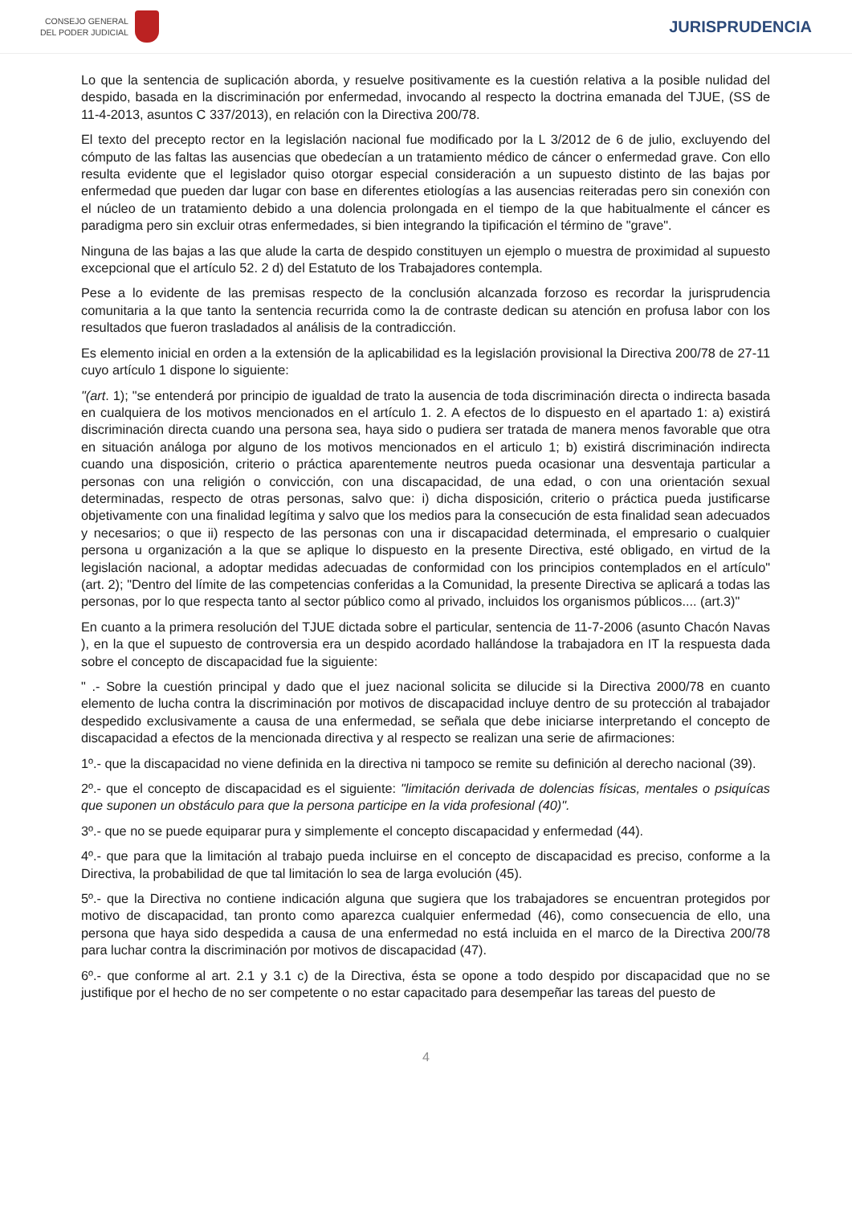CONSEJO GENERAL
DEL PODER JUDICIAL
JURISPRUDENCIA
Lo que la sentencia de suplicación aborda, y resuelve positivamente es la cuestión relativa a la posible nulidad del despido, basada en la discriminación por enfermedad, invocando al respecto la doctrina emanada del TJUE, (SS de 11-4-2013, asuntos C 337/2013), en relación con la Directiva 200/78.
El texto del precepto rector en la legislación nacional fue modificado por la L 3/2012 de 6 de julio, excluyendo del cómputo de las faltas las ausencias que obedecían a un tratamiento médico de cáncer o enfermedad grave. Con ello resulta evidente que el legislador quiso otorgar especial consideración a un supuesto distinto de las bajas por enfermedad que pueden dar lugar con base en diferentes etiologías a las ausencias reiteradas pero sin conexión con el núcleo de un tratamiento debido a una dolencia prolongada en el tiempo de la que habitualmente el cáncer es paradigma pero sin excluir otras enfermedades, si bien integrando la tipificación el término de "grave".
Ninguna de las bajas a las que alude la carta de despido constituyen un ejemplo o muestra de proximidad al supuesto excepcional que el artículo 52. 2 d) del Estatuto de los Trabajadores contempla.
Pese a lo evidente de las premisas respecto de la conclusión alcanzada forzoso es recordar la jurisprudencia comunitaria a la que tanto la sentencia recurrida como la de contraste dedican su atención en profusa labor con los resultados que fueron trasladados al análisis de la contradicción.
Es elemento inicial en orden a la extensión de la aplicabilidad es la legislación provisional la Directiva 200/78 de 27-11 cuyo artículo 1 dispone lo siguiente:
"(art. 1); "se entenderá por principio de igualdad de trato la ausencia de toda discriminación directa o indirecta basada en cualquiera de los motivos mencionados en el artículo 1. 2. A efectos de lo dispuesto en el apartado 1: a) existirá discriminación directa cuando una persona sea, haya sido o pudiera ser tratada de manera menos favorable que otra en situación análoga por alguno de los motivos mencionados en el articulo 1; b) existirá discriminación indirecta cuando una disposición, criterio o práctica aparentemente neutros pueda ocasionar una desventaja particular a personas con una religión o convicción, con una discapacidad, de una edad, o con una orientación sexual determinadas, respecto de otras personas, salvo que: i) dicha disposición, criterio o práctica pueda justificarse objetivamente con una finalidad legítima y salvo que los medios para la consecución de esta finalidad sean adecuados y necesarios; o que ii) respecto de las personas con una ir discapacidad determinada, el empresario o cualquier persona u organización a la que se aplique lo dispuesto en la presente Directiva, esté obligado, en virtud de la legislación nacional, a adoptar medidas adecuadas de conformidad con los principios contemplados en el artículo" (art. 2); "Dentro del límite de las competencias conferidas a la Comunidad, la presente Directiva se aplicará a todas las personas, por lo que respecta tanto al sector público como al privado, incluidos los organismos públicos.... (art.3)"
En cuanto a la primera resolución del TJUE dictada sobre el particular, sentencia de 11-7-2006 (asunto Chacón Navas ), en la que el supuesto de controversia era un despido acordado hallándose la trabajadora en IT la respuesta dada sobre el concepto de discapacidad fue la siguiente:
" .- Sobre la cuestión principal y dado que el juez nacional solicita se dilucide si la Directiva 2000/78 en cuanto elemento de lucha contra la discriminación por motivos de discapacidad incluye dentro de su protección al trabajador despedido exclusivamente a causa de una enfermedad, se señala que debe iniciarse interpretando el concepto de discapacidad a efectos de la mencionada directiva y al respecto se realizan una serie de afirmaciones:
1º.- que la discapacidad no viene definida en la directiva ni tampoco se remite su definición al derecho nacional (39).
2º.- que el concepto de discapacidad es el siguiente: "limitación derivada de dolencias físicas, mentales o psiquícas que suponen un obstáculo para que la persona participe en la vida profesional (40)".
3º.- que no se puede equiparar pura y simplemente el concepto discapacidad y enfermedad (44).
4º.- que para que la limitación al trabajo pueda incluirse en el concepto de discapacidad es preciso, conforme a la Directiva, la probabilidad de que tal limitación lo sea de larga evolución (45).
5º.- que la Directiva no contiene indicación alguna que sugiera que los trabajadores se encuentran protegidos por motivo de discapacidad, tan pronto como aparezca cualquier enfermedad (46), como consecuencia de ello, una persona que haya sido despedida a causa de una enfermedad no está incluida en el marco de la Directiva 200/78 para luchar contra la discriminación por motivos de discapacidad (47).
6º.- que conforme al art. 2.1 y 3.1 c) de la Directiva, ésta se opone a todo despido por discapacidad que no se justifique por el hecho de no ser competente o no estar capacitado para desempeñar las tareas del puesto de
4